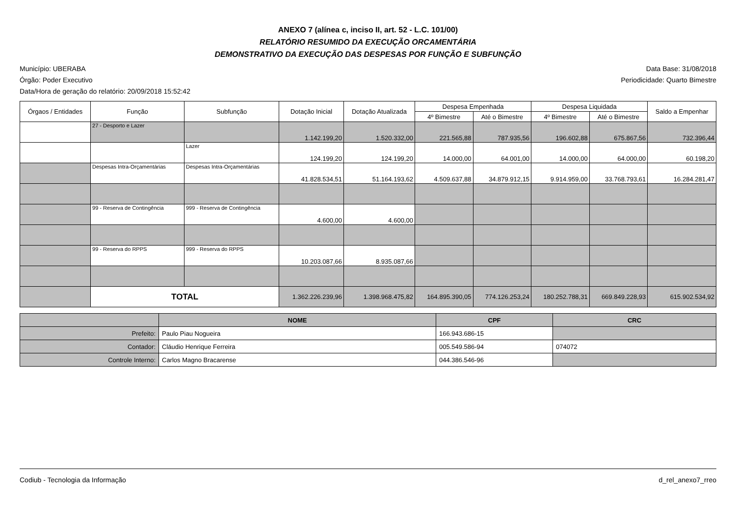ANEXO 7 (alínea c, inciso II, art. 52 - L.C. 101/00)
RELATÓRIO RESUMIDO DA EXECUÇÃO ORCAMENTÁRIA
DEMONSTRATIVO DA EXECUÇÃO DAS DESPESAS POR FUNÇÃO E SUBFUNÇÃO
Município: UBERABA
Órgão: Poder Executivo
Data/Hora de geração do relatório: 20/09/2018 15:52:42
Data Base: 31/08/2018
Periodicidade: Quarto Bimestre
| Órgaos / Entidades | Função | Subfunção | Dotação Inicial | Dotação Atualizada | Despesa Empenhada | | Despesa Liquidada | | Saldo a Empenhar |
| --- | --- | --- | --- | --- | --- | --- | --- | --- | --- |
| | | | | | 4º Bimestre | Até o Bimestre | 4º Bimestre | Até o Bimestre | |
| | 27 - Desporto e Lazer | | 1.142.199,20 | 1.520.332,00 | 221.565,88 | 787.935,56 | 196.602,88 | 675.867,56 | 732.396,44 |
| | | Lazer | 124.199,20 | 124.199,20 | 14.000,00 | 64.001,00 | 14.000,00 | 64.000,00 | 60.198,20 |
| | Despesas Intra-Orçamentárias | Despesas Intra-Orçamentárias | 41.828.534,51 | 51.164.193,62 | 4.509.637,88 | 34.879.912,15 | 9.914.959,00 | 33.768.793,61 | 16.284.281,47 |
| | 99 - Reserva de Contingência | 999 - Reserva de Contingência | 4.600,00 | 4.600,00 | | | | | |
| | 99 - Reserva do RPPS | 999 - Reserva do RPPS | 10.203.087,66 | 8.935.087,66 | | | | | |
| | TOTAL | | 1.362.226.239,96 | 1.398.968.475,82 | 164.895.390,05 | 774.126.253,24 | 180.252.788,31 | 669.849.228,93 | 615.902.534,92 |
| | NOME | CPF | CRC |
| --- | --- | --- | --- |
| Prefeito: | Paulo Piau Nogueira | 166.943.686-15 | |
| Contador: | Cláudio Henrique Ferreira | 005.549.586-94 | 074072 |
| Controle Interno: | Carlos Magno Bracarense | 044.386.546-96 | |
Codiub - Tecnologia da Informação d_rel_anexo7_rreo